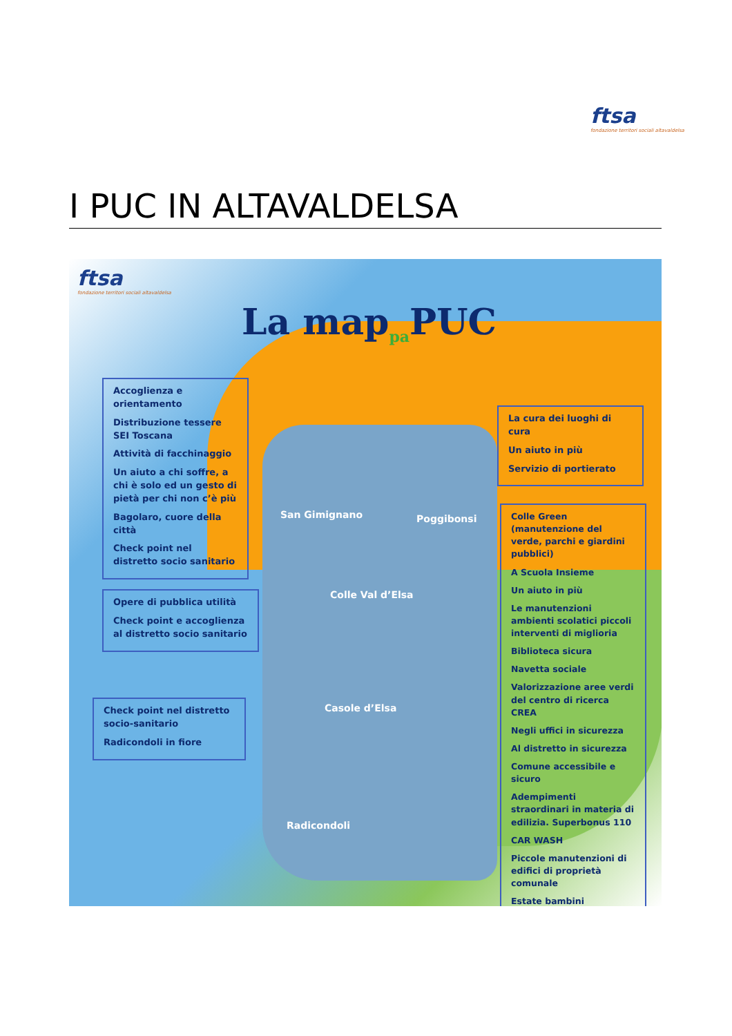ftsa
fondazione territori sociali altavaldelsa
I PUC IN ALTAVALDELSA
ftsa
fondazione territori sociali altavaldelsa
La map<sub>pa</sub>PUC
Accoglienza e orientamento
Distribuzione tessere SEI Toscana
Attività di facchinaggio
Un aiuto a chi soffre, a chi è solo ed un gesto di pietà per chi non c’è più
Bagolaro, cuore della città
Check point nel distretto socio sanitario
Opere di pubblica utilità
Check point e accoglienza al distretto socio sanitario
Check point nel distretto socio-sanitario
Radicondoli in fiore
La cura dei luoghi di cura
Un aiuto in più
Servizio di portierato
Colle Green (manutenzione del verde, parchi e giardini pubblici)
A Scuola Insieme
Un aiuto in più
Le manutenzioni ambienti scolatici piccoli interventi di miglioria
Biblioteca sicura
Navetta sociale
Valorizzazione aree verdi del centro di ricerca CREA
Negli uffici in sicurezza
Al distretto in sicurezza
Comune accessibile e sicuro
Adempimenti straordinari in materia di edilizia. Superbonus 110
CAR WASH
Piccole manutenzioni di edifici di proprietà comunale
Estate bambini
San Gimignano Poggibonsi
Colle Val d’Elsa
Casole d’Elsa
Radicondoli